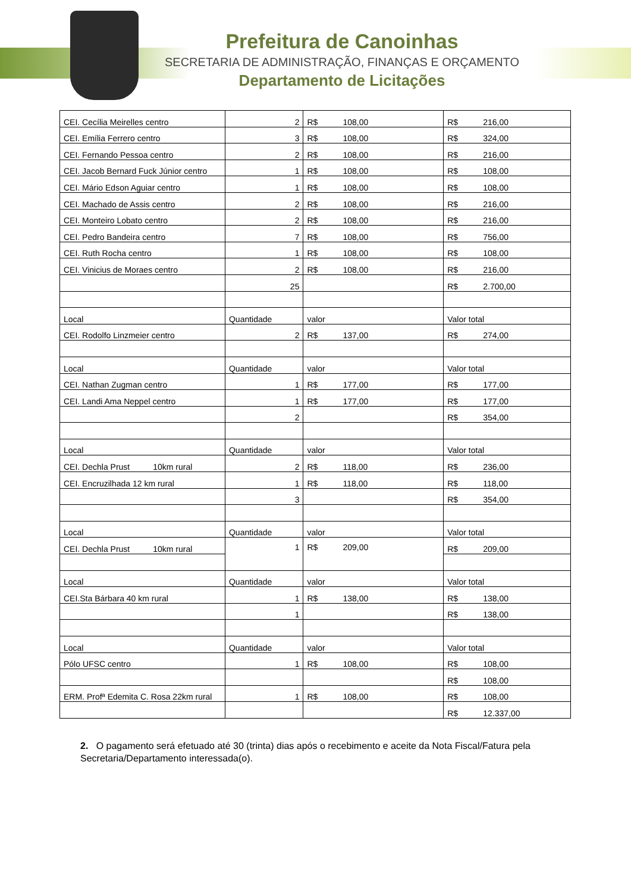Prefeitura de Canoinhas
SECRETARIA DE ADMINISTRAÇÃO, FINANÇAS E ORÇAMENTO
Departamento de Licitações
| CEI. Cecília Meirelles centro | 2 | R$ 108,00 | R$ 216,00 |
| CEI. Emília Ferrero centro | 3 | R$ 108,00 | R$ 324,00 |
| CEI. Fernando Pessoa centro | 2 | R$ 108,00 | R$ 216,00 |
| CEI. Jacob Bernard Fuck Júnior centro | 1 | R$ 108,00 | R$ 108,00 |
| CEI. Mário Edson Aguiar centro | 1 | R$ 108,00 | R$ 108,00 |
| CEI. Machado de Assis centro | 2 | R$ 108,00 | R$ 216,00 |
| CEI. Monteiro Lobato centro | 2 | R$ 108,00 | R$ 216,00 |
| CEI. Pedro Bandeira centro | 7 | R$ 108,00 | R$ 756,00 |
| CEI. Ruth Rocha centro | 1 | R$ 108,00 | R$ 108,00 |
| CEI. Vinicius de Moraes centro | 2 | R$ 108,00 | R$ 216,00 |
| | 25 | | R$ 2.700,00 |
| Local | Quantidade | valor | Valor total |
| CEI. Rodolfo Linzmeier centro | 2 | R$ 137,00 | R$ 274,00 |
| Local | Quantidade | valor | Valor total |
| CEI. Nathan Zugman centro | 1 | R$ 177,00 | R$ 177,00 |
| CEI. Landi Ama Neppel centro | 1 | R$ 177,00 | R$ 177,00 |
| | 2 | | R$ 354,00 |
| Local | Quantidade | valor | Valor total |
| CEI. Dechla Prust 10km rural | 2 | R$ 118,00 | R$ 236,00 |
| CEI. Encruzilhada 12 km rural | 1 | R$ 118,00 | R$ 118,00 |
| | 3 | | R$ 354,00 |
| Local | Quantidade | valor | Valor total |
| CEI. Dechla Prust 10km rural | 1 | R$ 209,00 | R$ 209,00 |
| Local | Quantidade | valor | Valor total |
| CEI.Sta Bárbara 40 km rural | 1 | R$ 138,00 | R$ 138,00 |
| | 1 | | R$ 138,00 |
| Local | Quantidade | valor | Valor total |
| Pólo UFSC centro | 1 | R$ 108,00 | R$ 108,00 |
| | | | R$ 108,00 |
| ERM. Profª Edemita C. Rosa 22km rural | 1 | R$ 108,00 | R$ 108,00 |
| | | | R$ 12.337,00 |
2. O pagamento será efetuado até 30 (trinta) dias após o recebimento e aceite da Nota Fiscal/Fatura pela Secretaria/Departamento interessada(o).